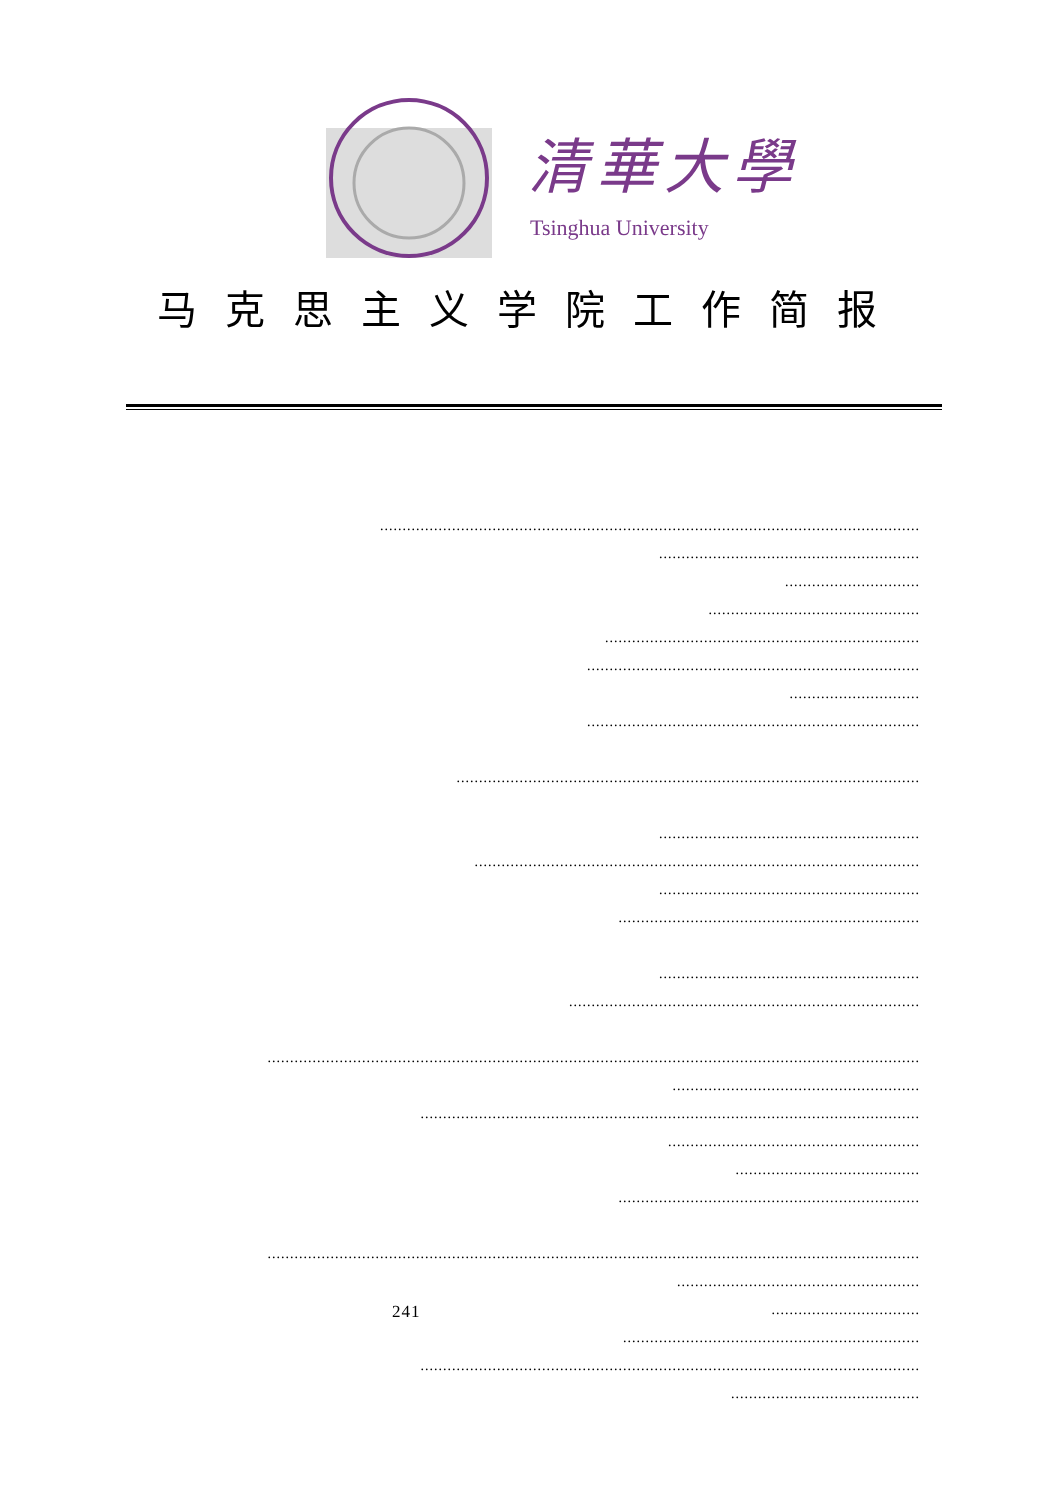清華大學
Tsinghua University
马克思主义学院工作简报
........................................................................................................................
..........................................................
..............................
...............................................
......................................................................
..........................................................................
.............................
..........................................................................
.......................................................................................................
..........................................................
...................................................................................................
..........................................................
...................................................................
..........................................................
..............................................................................
.................................................................................................................................................
.......................................................
...............................................................................................................
........................................................
.........................................
...................................................................
.................................................................................................................................................
......................................................
241.................................
..................................................................
...............................................................................................................
..........................................